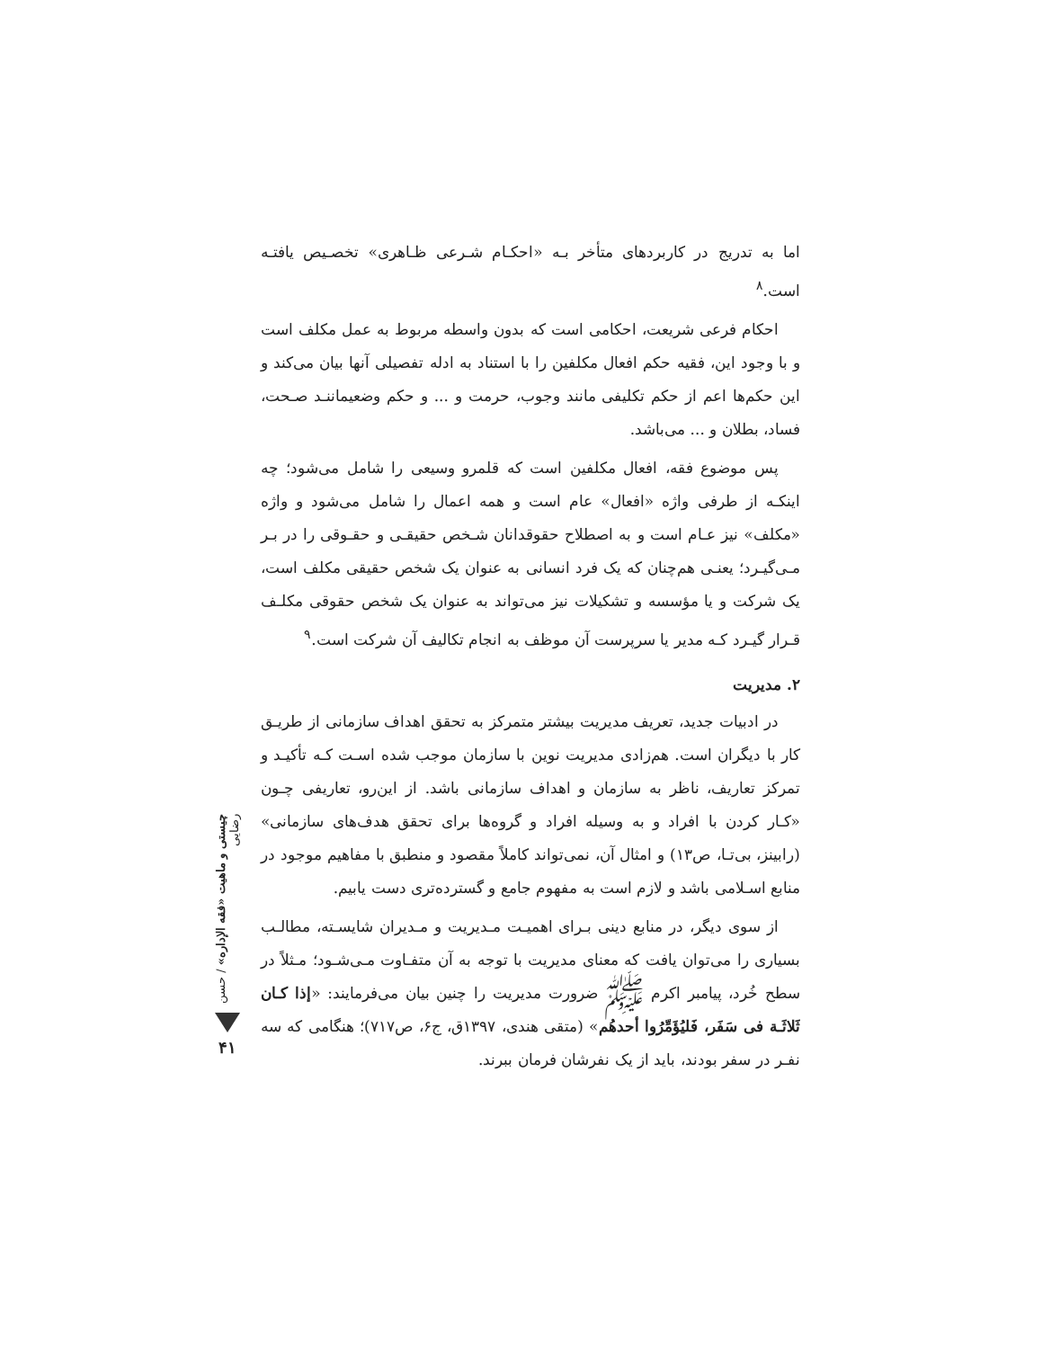اما به تدریج در کاربردهای متأخر بـه «احکـام شـرعی ظـاهری» تخصـیص یافتـه است.<sup>۸</sup>
احکام فرعی شریعت، احکامی است که بدون واسطه مربوط به عمل مکلف است و با وجود این، فقیه حکم افعال مکلفین را با استناد به ادله تفصیلی آنها بیان می‌کند و این حکم‌ها اعم از حکم تکلیفی مانند وجوب، حرمت و ... و حکم وضعیماننـد صـحت، فساد، بطلان و ... می‌باشد.
پس موضوع فقه، افعال مکلفین است که قلمرو وسیعی را شامل می‌شود؛ چه اینکـه از طرفی واژه «افعال» عام است و همه اعمال را شامل می‌شود و واژه «مکلف» نیز عـام است و به اصطلاح حقوقدانان شـخص حقیقـی و حقـوقی را در بـر مـی‌گیـرد؛ یعنـی هم‌چنان که یک فرد انسانی به عنوان یک شخص حقیقی مکلف است، یک شرکت و یا مؤسسه و تشکیلات نیز می‌تواند به عنوان یک شخص حقوقی مکلـف قـرار گیـرد کـه مدیر یا سرپرست آن موظف به انجام تکالیف آن شرکت است.<sup>۹</sup>
۲. مدیریت
در ادبیات جدید، تعریف مدیریت بیشتر متمرکز به تحقق اهداف سازمانی از طریـق کار با دیگران است. هم‌زادی مدیریت نوین با سازمان موجب شده اسـت کـه تأکیـد و تمرکز تعاریف، ناظر به سازمان و اهداف سازمانی باشد. از این‌رو، تعاریفی چـون «کـار کردن با افراد و به وسیله افراد و گروه‌ها برای تحقق هدف‌های سازمانی» (رابینز، بی‌تـا، ص۱۳) و امثال آن، نمی‌تواند کاملاً مقصود و منطبق با مفاهیم موجود در منابع اسـلامی باشد و لازم است به مفهوم جامع و گسترده‌تری دست یابیم.
از سوی دیگر، در منابع دینی بـرای اهمیـت مـدیریت و مـدیران شایسـته، مطالـب بسیاری را می‌توان یافت که معنای مدیریت با توجه به آن متفـاوت مـی‌شـود؛ مـثلاً در سطح خُرد، پیامبر اکرم ﷺ ضرورت مدیریت را چنین بیان می‌فرمایند: «إذا کـان ثَلاثَـة فی سَفَر، فَلیُؤَمِّرُوا أحدهُم» (متقی هندی، ۱۳۹۷ق، ج۶، ص۷۱۷)؛ هنگامی که سه نفـر در سفر بودند، باید از یک نفرشان فرمان ببرند.
چیستی و ماهیت «فقه الإداره» / حسن رضایی
۴۱